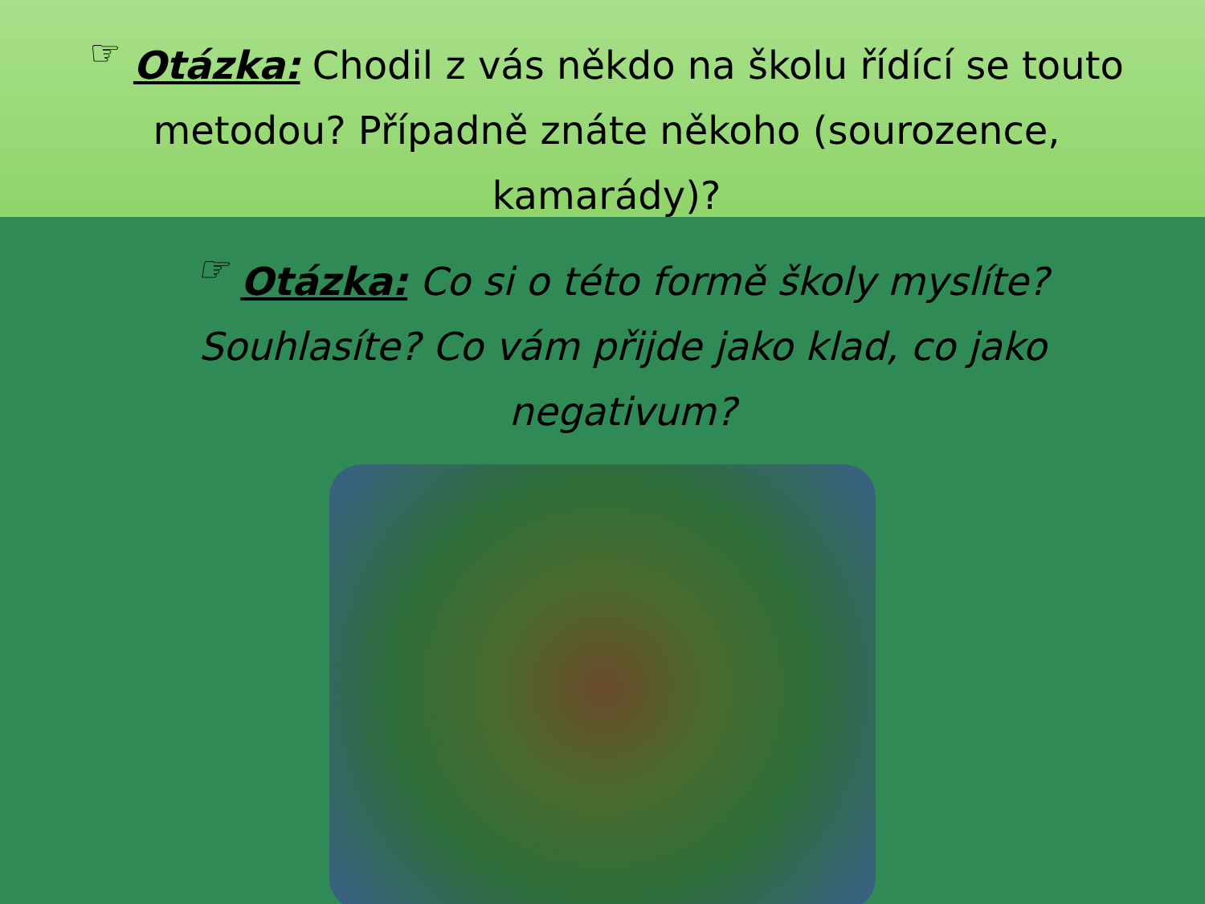☞ Otázka: Chodil z vás někdo na školu řídící se touto metodou? Případně znáte někoho (sourozence, kamarády)?
☞ Otázka: Co si o této formě školy myslíte? Souhlasíte? Co vám přijde jako klad, co jako negativum?